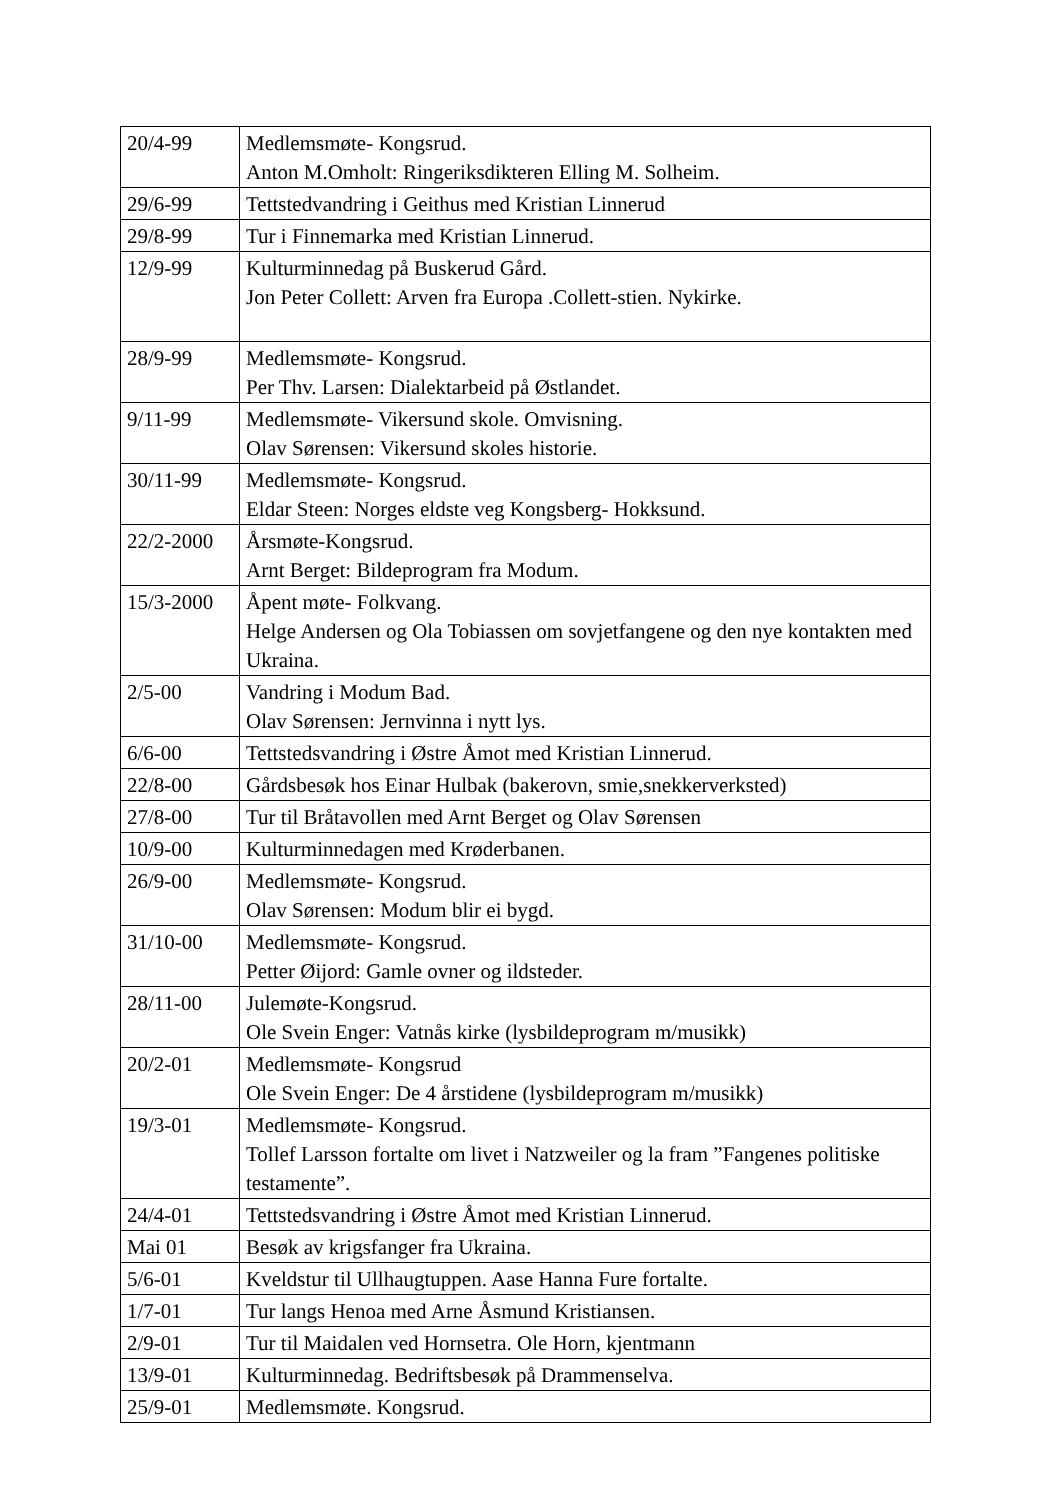| 20/4-99 | Medlemsmøte- Kongsrud. Anton M.Omholt: Ringeriksdikteren Elling M. Solheim. |
| 29/6-99 | Tettstedvandring i Geithus med Kristian Linnerud |
| 29/8-99 | Tur i Finnemarka med Kristian Linnerud. |
| 12/9-99 | Kulturminnedag på Buskerud Gård. Jon Peter Collett: Arven fra Europa .Collett-stien. Nykirke. |
| 28/9-99 | Medlemsmøte- Kongsrud. Per Thv. Larsen: Dialektarbeid på Østlandet. |
| 9/11-99 | Medlemsmøte- Vikersund skole. Omvisning. Olav Sørensen: Vikersund skoles historie. |
| 30/11-99 | Medlemsmøte- Kongsrud. Eldar Steen: Norges eldste veg Kongsberg- Hokksund. |
| 22/2-2000 | Årsmøte-Kongsrud. Arnt Berget: Bildeprogram fra Modum. |
| 15/3-2000 | Åpent møte- Folkvang. Helge Andersen og Ola Tobiassen om sovjetfangene og den nye kontakten med Ukraina. |
| 2/5-00 | Vandring i Modum Bad. Olav Sørensen: Jernvinna i nytt lys. |
| 6/6-00 | Tettstedsvandring i Østre Åmot med Kristian Linnerud. |
| 22/8-00 | Gårdsbesøk hos Einar Hulbak (bakerovn, smie,snekkerverksted) |
| 27/8-00 | Tur til Bråtavollen med Arnt Berget og Olav Sørensen |
| 10/9-00 | Kulturminnedagen med Krøderbanen. |
| 26/9-00 | Medlemsmøte- Kongsrud. Olav Sørensen: Modum blir ei bygd. |
| 31/10-00 | Medlemsmøte- Kongsrud. Petter Øijord: Gamle ovner og ildsteder. |
| 28/11-00 | Julemøte-Kongsrud. Ole Svein Enger: Vatnås kirke (lysbildeprogram m/musikk) |
| 20/2-01 | Medlemsmøte- Kongsrud Ole Svein Enger: De 4 årstidene (lysbildeprogram m/musikk) |
| 19/3-01 | Medlemsmøte- Kongsrud. Tollef Larsson fortalte om livet i Natzweiler og la fram ”Fangenes politiske testamente”. |
| 24/4-01 | Tettstedsvandring i Østre Åmot med Kristian Linnerud. |
| Mai 01 | Besøk av krigsfanger fra Ukraina. |
| 5/6-01 | Kveldstur til Ullhaugtuppen. Aase Hanna Fure fortalte. |
| 1/7-01 | Tur langs Henoa med Arne Åsmund Kristiansen. |
| 2/9-01 | Tur til Maidalen ved Hornsetra. Ole Horn, kjentmann |
| 13/9-01 | Kulturminnedag. Bedriftsbesøk på Drammenselva. |
| 25/9-01 | Medlemsmøte. Kongsrud. |